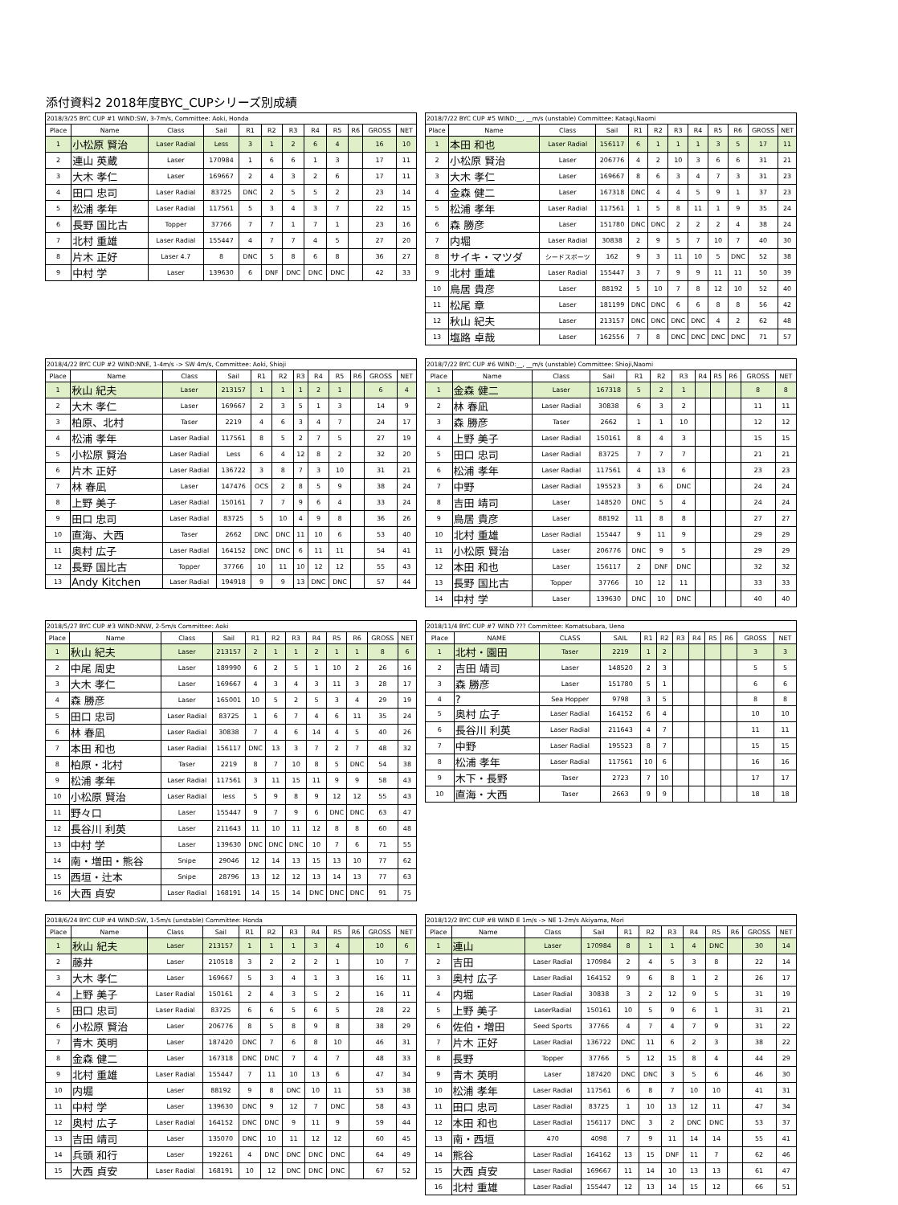添付資料2 2018年度BYC_CUPシリーズ別成績
| 2018/3/25 BYC CUP #1 WIND:SW, 3-7m/s, Committee: Aoki, Honda | | | | | | | | | | | |
| Place | Name | Class | Sail | R1 | R2 | R3 | R4 | R5 | R6 | GROSS | NET |
| 1 | 小松原 賢治 | Laser Radial | Less | 3 | 1 | 2 | 6 | 4 | | 16 | 10 |
| 2 | 連山 英蔵 | Laser | 170984 | 1 | 6 | 6 | 1 | 3 | | 17 | 11 |
| 3 | 大木 孝仁 | Laser | 169667 | 2 | 4 | 3 | 2 | 6 | | 17 | 11 |
| 4 | 田口 忠司 | Laser Radial | 83725 | DNC | 2 | 5 | 5 | 2 | | 23 | 14 |
| 5 | 松浦 孝年 | Laser Radial | 117561 | 5 | 3 | 4 | 3 | 7 | | 22 | 15 |
| 6 | 長野 国比古 | Topper | 37766 | 7 | 7 | 1 | 7 | 1 | | 23 | 16 |
| 7 | 北村 重雄 | Laser Radial | 155447 | 4 | 7 | 7 | 4 | 5 | | 27 | 20 |
| 8 | 片木 正好 | Laser 4.7 | 8 | DNC | 5 | 8 | 6 | 8 | | 36 | 27 |
| 9 | 中村 学 | Laser | 139630 | 6 | DNF | DNC | DNC | DNC | | 42 | 33 |
| 2018/7/22 BYC CUP #5 WIND:__, __m/s (unstable) Committee: Katagi,Naomi | | | | | | | | | | | |
| Place | Name | Class | Sail | R1 | R2 | R3 | R4 | R5 | R6 | GROSS | NET |
| 1 | 本田 和也 | Laser Radial | 156117 | 6 | 1 | 1 | 1 | 3 | 5 | 17 | 11 |
| 2 | 小松原 賢治 | Laser | 206776 | 4 | 2 | 10 | 3 | 6 | 6 | 31 | 21 |
| 3 | 大木 孝仁 | Laser | 169667 | 8 | 6 | 3 | 4 | 7 | 3 | 31 | 23 |
| 4 | 金森 健二 | Laser | 167318 | DNC | 4 | 4 | 5 | 9 | 1 | 37 | 23 |
| 5 | 松浦 孝年 | Laser Radial | 117561 | 1 | 5 | 8 | 11 | 1 | 9 | 35 | 24 |
| 6 | 森 勝彦 | Laser | 151780 | DNC | DNC | 2 | 2 | 2 | 4 | 38 | 24 |
| 7 | 内堀 | Laser Radial | 30838 | 2 | 9 | 5 | 7 | 10 | 7 | 40 | 30 |
| 8 | サイキ・マツダ | シードスポーツ | 162 | 9 | 3 | 11 | 10 | 5 | DNC | 52 | 38 |
| 9 | 北村 重雄 | Laser Radial | 155447 | 3 | 7 | 9 | 9 | 11 | 11 | 50 | 39 |
| 10 | 鳥居 貴彦 | Laser | 88192 | 5 | 10 | 7 | 8 | 12 | 10 | 52 | 40 |
| 11 | 松尾 章 | Laser | 181199 | DNC | DNC | 6 | 6 | 8 | 8 | 56 | 42 |
| 12 | 秋山 紀夫 | Laser | 213157 | DNC | DNC | DNC | DNC | 4 | 2 | 62 | 48 |
| 13 | 塩路 卓哉 | Laser | 162556 | 7 | 8 | DNC | DNC | DNC | DNC | 71 | 57 |
| 2018/4/22 BYC CUP #2 WIND:NNE, 1-4m/s -> SW 4m/s, Committee: Aoki, Shioji | | | | | | | | | | | |
| Place | Name | Class | Sail | R1 | R2 | R3 | R4 | R5 | R6 | GROSS | NET |
| 1 | 秋山 紀夫 | Laser | 213157 | 1 | 1 | 1 | 2 | 1 | | 6 | 4 |
| 2 | 大木 孝仁 | Laser | 169667 | 2 | 3 | 5 | 1 | 3 | | 14 | 9 |
| 3 | 柏原、北村 | Taser | 2219 | 4 | 6 | 3 | 4 | 7 | | 24 | 17 |
| 4 | 松浦 孝年 | Laser Radial | 117561 | 8 | 5 | 2 | 7 | 5 | | 27 | 19 |
| 5 | 小松原 賢治 | Laser Radial | Less | 6 | 4 | 12 | 8 | 2 | | 32 | 20 |
| 6 | 片木 正好 | Laser Radial | 136722 | 3 | 8 | 7 | 3 | 10 | | 31 | 21 |
| 7 | 林 春凪 | Laser | 147476 | OCS | 2 | 8 | 5 | 9 | | 38 | 24 |
| 8 | 上野 美子 | Laser Radial | 150161 | 7 | 7 | 9 | 6 | 4 | | 33 | 24 |
| 9 | 田口 忠司 | Laser Radial | 83725 | 5 | 10 | 4 | 9 | 8 | | 36 | 26 |
| 10 | 直海、大西 | Taser | 2662 | DNC | DNC | 11 | 10 | 6 | | 53 | 40 |
| 11 | 奥村 広子 | Laser Radial | 164152 | DNC | DNC | 6 | 11 | 11 | | 54 | 41 |
| 12 | 長野 国比古 | Topper | 37766 | 10 | 11 | 10 | 12 | 12 | | 55 | 43 |
| 13 | Andy Kitchen | Laser Radial | 194918 | 9 | 9 | 13 | DNC | DNC | | 57 | 44 |
| 2018/7/22 BYC CUP #6 WIND:__, __m/s (unstable) Committee: Shioji,Naomi | | | | | | | | | | | |
| Place | Name | Class | Sail | R1 | R2 | R3 | R4 | R5 | R6 | GROSS | NET |
| 1 | 金森 健二 | Laser | 167318 | 5 | 2 | 1 | | | | 8 | 8 |
| 2 | 林 春凪 | Laser Radial | 30838 | 6 | 3 | 2 | | | | 11 | 11 |
| 3 | 森 勝彦 | Taser | 2662 | 1 | 1 | 10 | | | | 12 | 12 |
| 4 | 上野 美子 | Laser Radial | 150161 | 8 | 4 | 3 | | | | 15 | 15 |
| 5 | 田口 忠司 | Laser Radial | 83725 | 7 | 7 | 7 | | | | 21 | 21 |
| 6 | 松浦 孝年 | Laser Radial | 117561 | 4 | 13 | 6 | | | | 23 | 23 |
| 7 | 中野 | Laser Radial | 195523 | 3 | 6 | DNC | | | | 24 | 24 |
| 8 | 吉田 靖司 | Laser | 148520 | DNC | 5 | 4 | | | | 24 | 24 |
| 9 | 鳥居 貴彦 | Laser | 88192 | 11 | 8 | 8 | | | | 27 | 27 |
| 10 | 北村 重雄 | Laser Radial | 155447 | 9 | 11 | 9 | | | | 29 | 29 |
| 11 | 小松原 賢治 | Laser | 206776 | DNC | 9 | 5 | | | | 29 | 29 |
| 12 | 本田 和也 | Laser | 156117 | 2 | DNF | DNC | | | | 32 | 32 |
| 13 | 長野 国比古 | Topper | 37766 | 10 | 12 | 11 | | | | 33 | 33 |
| 14 | 中村 学 | Laser | 139630 | DNC | 10 | DNC | | | | 40 | 40 |
| 2018/5/27 BYC CUP #3 WIND:NNW, 2-5m/s Committee: Aoki | | | | | | | | | | | |
| Place | Name | Class | Sail | R1 | R2 | R3 | R4 | R5 | R6 | GROSS | NET |
| 1 | 秋山 紀夫 | Laser | 213157 | 2 | 1 | 1 | 2 | 1 | 1 | 8 | 6 |
| 2 | 中尾 周史 | Laser | 189990 | 6 | 2 | 5 | 1 | 10 | 2 | 26 | 16 |
| 3 | 大木 孝仁 | Laser | 169667 | 4 | 3 | 4 | 3 | 11 | 3 | 28 | 17 |
| 4 | 森 勝彦 | Laser | 165001 | 10 | 5 | 2 | 5 | 3 | 4 | 29 | 19 |
| 5 | 田口 忠司 | Laser Radial | 83725 | 1 | 6 | 7 | 4 | 6 | 11 | 35 | 24 |
| 6 | 林 春凪 | Laser Radial | 30838 | 7 | 4 | 6 | 14 | 4 | 5 | 40 | 26 |
| 7 | 本田 和也 | Laser Radial | 156117 | DNC | 13 | 3 | 7 | 2 | 7 | 48 | 32 |
| 8 | 柏原・北村 | Taser | 2219 | 8 | 7 | 10 | 8 | 5 | DNC | 54 | 38 |
| 9 | 松浦 孝年 | Laser Radial | 117561 | 3 | 11 | 15 | 11 | 9 | 9 | 58 | 43 |
| 10 | 小松原 賢治 | Laser Radial | less | 5 | 9 | 8 | 9 | 12 | 12 | 55 | 43 |
| 11 | 野々口 | Laser | 155447 | 9 | 7 | 9 | 6 | DNC | DNC | 63 | 47 |
| 12 | 長谷川 利英 | Laser | 211643 | 11 | 10 | 11 | 12 | 8 | 8 | 60 | 48 |
| 13 | 中村 学 | Laser | 139630 | DNC | DNC | DNC | 10 | 7 | 6 | 71 | 55 |
| 14 | 南・増田・熊谷 | Snipe | 29046 | 12 | 14 | 13 | 15 | 13 | 10 | 77 | 62 |
| 15 | 西垣・辻本 | Snipe | 28796 | 13 | 12 | 12 | 13 | 14 | 13 | 77 | 63 |
| 16 | 大西 貞安 | Laser Radial | 168191 | 14 | 15 | 14 | DNC | DNC | DNC | 91 | 75 |
| 2018/11/4 BYC CUP #7 WIND ??? Committee: Komatsubara, Ueno | | | | | | | | | | | |
| Place | NAME | CLASS | SAIL | R1 | R2 | R3 | R4 | R5 | R6 | GROSS | NET |
| 1 | 北村・園田 | Taser | 2219 | 1 | 2 | | | | | 3 | 3 |
| 2 | 吉田 靖司 | Laser | 148520 | 2 | 3 | | | | | 5 | 5 |
| 3 | 森 勝彦 | Laser | 151780 | 5 | 1 | | | | | 6 | 6 |
| 4 | ? | Sea Hopper | 9798 | 3 | 5 | | | | | 8 | 8 |
| 5 | 奥村 広子 | Laser Radial | 164152 | 6 | 4 | | | | | 10 | 10 |
| 6 | 長谷川 利英 | Laser Radial | 211643 | 4 | 7 | | | | | 11 | 11 |
| 7 | 中野 | Laser Radial | 195523 | 8 | 7 | | | | | 15 | 15 |
| 8 | 松浦 孝年 | Laser Radial | 117561 | 10 | 6 | | | | | 16 | 16 |
| 9 | 木下・長野 | Taser | 2723 | 7 | 10 | | | | | 17 | 17 |
| 10 | 直海・大西 | Taser | 2663 | 9 | 9 | | | | | 18 | 18 |
| 2018/6/24 BYC CUP #4 WIND:SW, 1-5m/s (unstable) Committee: Honda | | | | | | | | | | | |
| Place | Name | Class | Sail | R1 | R2 | R3 | R4 | R5 | R6 | GROSS | NET |
| 1 | 秋山 紀夫 | Laser | 213157 | 1 | 1 | 1 | 3 | 4 | | 10 | 6 |
| 2 | 藤井 | Laser | 210518 | 3 | 2 | 2 | 2 | 1 | | 10 | 7 |
| 3 | 大木 孝仁 | Laser | 169667 | 5 | 3 | 4 | 1 | 3 | | 16 | 11 |
| 4 | 上野 美子 | Laser Radial | 150161 | 2 | 4 | 3 | 5 | 2 | | 16 | 11 |
| 5 | 田口 忠司 | Laser Radial | 83725 | 6 | 6 | 5 | 6 | 5 | | 28 | 22 |
| 6 | 小松原 賢治 | Laser | 206776 | 8 | 5 | 8 | 9 | 8 | | 38 | 29 |
| 7 | 青木 英明 | Laser | 187420 | DNC | 7 | 6 | 8 | 10 | | 46 | 31 |
| 8 | 金森 健二 | Laser | 167318 | DNC | DNC | 7 | 4 | 7 | | 48 | 33 |
| 9 | 北村 重雄 | Laser Radial | 155447 | 7 | 11 | 10 | 13 | 6 | | 47 | 34 |
| 10 | 内堀 | Laser | 88192 | 9 | 8 | DNC | 10 | 11 | | 53 | 38 |
| 11 | 中村 学 | Laser | 139630 | DNC | 9 | 12 | 7 | DNC | | 58 | 43 |
| 12 | 奥村 広子 | Laser Radial | 164152 | DNC | DNC | 9 | 11 | 9 | | 59 | 44 |
| 13 | 吉田 靖司 | Laser | 135070 | DNC | 10 | 11 | 12 | 12 | | 60 | 45 |
| 14 | 兵頭 和行 | Laser | 192261 | 4 | DNC | DNC | DNC | DNC | | 64 | 49 |
| 15 | 大西 貞安 | Laser Radial | 168191 | 10 | 12 | DNC | DNC | DNC | | 67 | 52 |
| 2018/12/2 BYC CUP #8 WIND E 1m/s -> NE 1-2m/s Akiyama, Mori | | | | | | | | | | | |
| Place | Name | Class | Sail | R1 | R2 | R3 | R4 | R5 | R6 | GROSS | NET |
| 1 | 連山 | Laser | 170984 | 8 | 1 | 1 | 4 | DNC | | 30 | 14 |
| 2 | 吉田 | Laser Radial | 170984 | 2 | 4 | 5 | 3 | 8 | | 22 | 14 |
| 3 | 奥村 広子 | Laser Radial | 164152 | 9 | 6 | 8 | 1 | 2 | | 26 | 17 |
| 4 | 内堀 | Laser Radial | 30838 | 3 | 2 | 12 | 9 | 5 | | 31 | 19 |
| 5 | 上野 美子 | LaserRadial | 150161 | 10 | 5 | 9 | 6 | 1 | | 31 | 21 |
| 6 | 佐伯・増田 | Seed Sports | 37766 | 4 | 7 | 4 | 7 | 9 | | 31 | 22 |
| 7 | 片木 正好 | Laser Radial | 136722 | DNC | 11 | 6 | 2 | 3 | | 38 | 22 |
| 8 | 長野 | Topper | 37766 | 5 | 12 | 15 | 8 | 4 | | 44 | 29 |
| 9 | 青木 英明 | Laser | 187420 | DNC | DNC | 3 | 5 | 6 | | 46 | 30 |
| 10 | 松浦 孝年 | Laser Radial | 117561 | 6 | 8 | 7 | 10 | 10 | | 41 | 31 |
| 11 | 田口 忠司 | Laser Radial | 83725 | 1 | 10 | 13 | 12 | 11 | | 47 | 34 |
| 12 | 本田 和也 | Laser Radial | 156117 | DNC | 3 | 2 | DNC | DNC | | 53 | 37 |
| 13 | 南・西垣 | 470 | 4098 | 7 | 9 | 11 | 14 | 14 | | 55 | 41 |
| 14 | 熊谷 | Laser Radial | 164162 | 13 | 15 | DNF | 11 | 7 | | 62 | 46 |
| 15 | 大西 貞安 | Laser Radial | 169667 | 11 | 14 | 10 | 13 | 13 | | 61 | 47 |
| 16 | 北村 重雄 | Laser Radial | 155447 | 12 | 13 | 14 | 15 | 12 | | 66 | 51 |